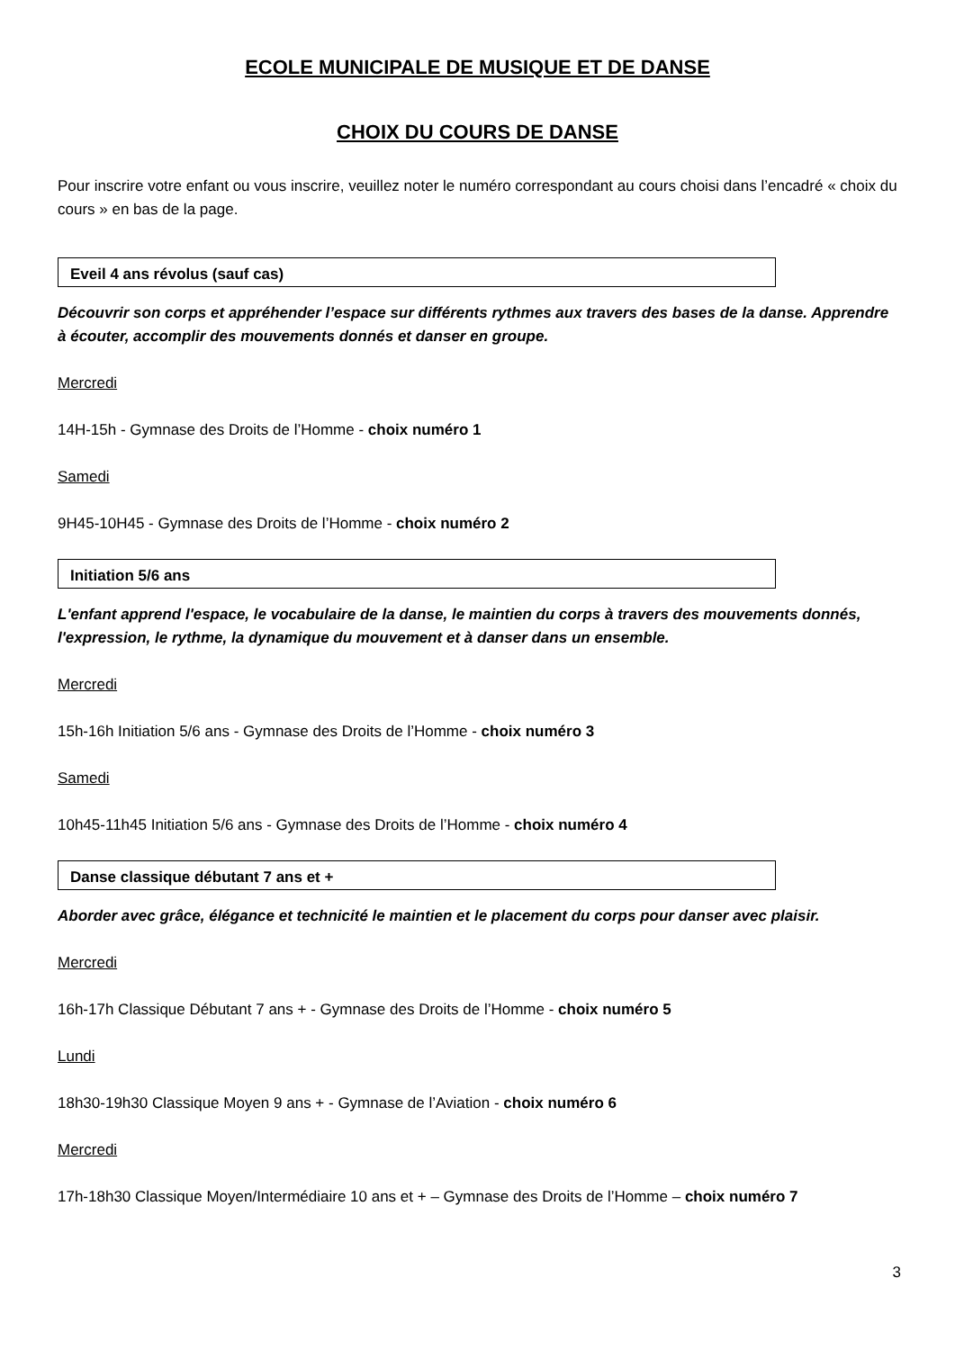ECOLE MUNICIPALE DE MUSIQUE ET DE DANSE
CHOIX DU COURS DE DANSE
Pour inscrire votre enfant ou vous inscrire, veuillez noter le numéro correspondant au cours choisi dans l’encadré « choix du cours » en bas de la page.
Eveil 4 ans révolus (sauf cas)
Découvrir son corps et appréhender l’espace sur différents rythmes aux travers des bases de la danse. Apprendre à écouter, accomplir des mouvements donnés et danser en groupe.
Mercredi
14H-15h - Gymnase des Droits de l’Homme - choix numéro 1
Samedi
9H45-10H45 - Gymnase des Droits de l’Homme - choix numéro 2
Initiation 5/6 ans
L'enfant apprend l'espace, le vocabulaire de la danse, le maintien du corps à travers des mouvements donnés, l'expression, le rythme, la dynamique du mouvement et à danser dans un ensemble.
Mercredi
15h-16h Initiation 5/6 ans - Gymnase des Droits de l’Homme - choix numéro 3
Samedi
10h45-11h45 Initiation 5/6 ans - Gymnase des Droits de l’Homme - choix numéro 4
Danse classique débutant 7 ans et +
Aborder avec grâce, élégance et technicité le maintien et le placement du corps pour danser avec plaisir.
Mercredi
16h-17h Classique Débutant 7 ans + - Gymnase des Droits de l’Homme - choix numéro 5
Lundi
18h30-19h30 Classique Moyen 9 ans + - Gymnase de l’Aviation - choix numéro 6
Mercredi
17h-18h30 Classique Moyen/Intermédiaire 10 ans et + – Gymnase des Droits de l’Homme – choix numéro 7
3